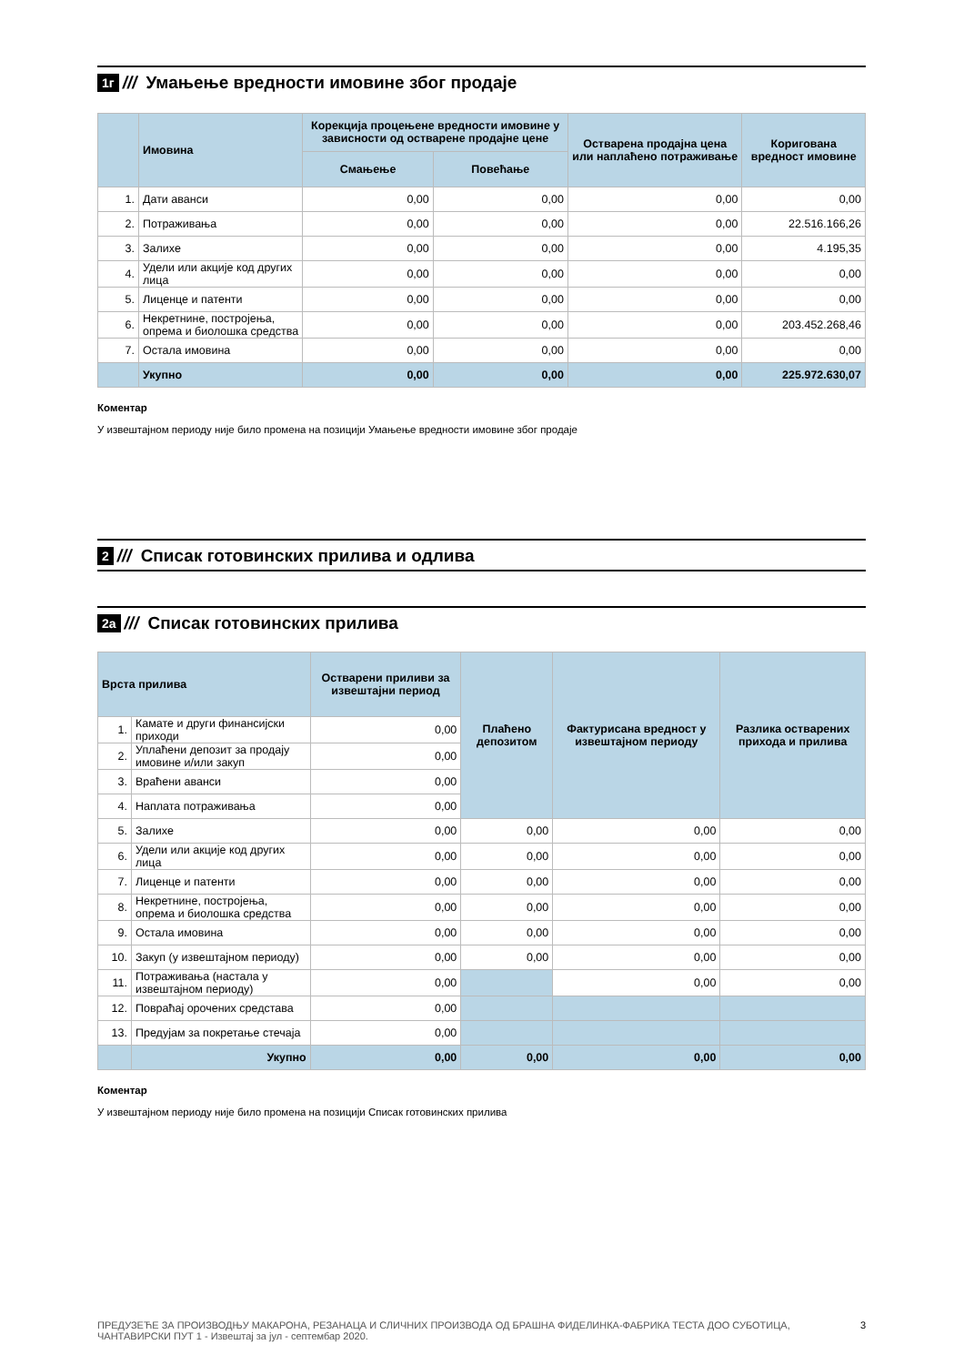1г /// Умањење вредности имовине због продаје
| | Имовина | Корекција процењене вредности имовине у зависности од остварене продајне цене | | Остварена продајна цена или наплаћено потраживање | Коригована вредност имовине |
| --- | --- | --- | --- | --- | --- |
| | | Смањење | Повећање | | |
| 1. | Дати аванси | 0,00 | 0,00 | 0,00 | 0,00 |
| 2. | Потраживања | 0,00 | 0,00 | 0,00 | 22.516.166,26 |
| 3. | Залихе | 0,00 | 0,00 | 0,00 | 4.195,35 |
| 4. | Удели или акције код других лица | 0,00 | 0,00 | 0,00 | 0,00 |
| 5. | Лиценце и патенти | 0,00 | 0,00 | 0,00 | 0,00 |
| 6. | Некретнине, постројења, опрема и биолошка средства | 0,00 | 0,00 | 0,00 | 203.452.268,46 |
| 7. | Остала имовина | 0,00 | 0,00 | 0,00 | 0,00 |
| | Укупно | 0,00 | 0,00 | 0,00 | 225.972.630,07 |
Коментар
У извештајном периоду није било промена на позицији Умањење вредности имовине због продаје
2 /// Списак готовинских прилива и одлива
2а /// Списак готовинских прилива
| Врста прилива | | Остварени приливи за извештајни период | Плаћено депозитом | Фактурисана вредност у извештајном периоду | Разлика остварених прихода и прилива |
| --- | --- | --- | --- | --- | --- |
| 1. | Камате и други финансијски приходи | 0,00 | | | |
| 2. | Уплаћени депозит за продају имовине и/или закуп | 0,00 | | | |
| 3. | Враћени аванси | 0,00 | | | |
| 4. | Наплата потраживања | 0,00 | | | |
| 5. | Залихе | 0,00 | 0,00 | 0,00 | 0,00 |
| 6. | Удели или акције код других лица | 0,00 | 0,00 | 0,00 | 0,00 |
| 7. | Лиценце и патенти | 0,00 | 0,00 | 0,00 | 0,00 |
| 8. | Некретнине, постројења, опрема и биолошка средства | 0,00 | 0,00 | 0,00 | 0,00 |
| 9. | Остала имовина | 0,00 | 0,00 | 0,00 | 0,00 |
| 10. | Закуп (у извештајном периоду) | 0,00 | 0,00 | 0,00 | 0,00 |
| 11. | Потраживања (настала у извештајном периоду) | 0,00 | | 0,00 | 0,00 |
| 12. | Повраћај орочених средстава | 0,00 | | | |
| 13. | Предујам за покретање стечаја | 0,00 | | | |
| | Укупно | 0,00 | 0,00 | 0,00 | 0,00 |
Коментар
У извештајном периоду није било промена на позицији Списак готовинских прилива
ПРЕДУЗЕЋЕ ЗА ПРОИЗВОДЊУ МАКАРОНА, РЕЗАНАЦА И СЛИЧНИХ ПРОИЗВОДА ОД БРАШНА ФИДЕЛИНКА-ФАБРИКА ТЕСТА ДОО СУБОТИЦА, ЧАНТАВИРСКИ ПУТ 1 - Извештај за јул - септембар 2020. 3